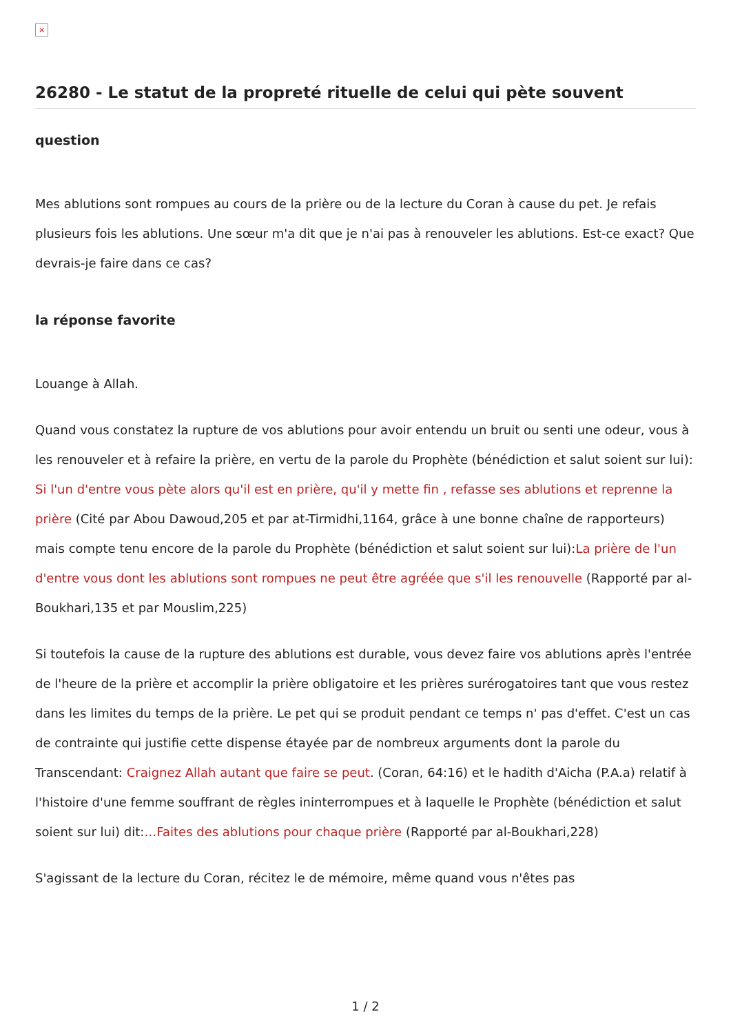×
26280 - Le statut de la propreté rituelle de celui qui pète souvent
question
Mes ablutions sont rompues au cours de la prière ou de la lecture du Coran à cause du pet. Je refais plusieurs fois les ablutions. Une sœur m'a dit que je n'ai pas à renouveler les ablutions. Est-ce exact? Que devrais-je faire dans ce cas?
la réponse favorite
Louange à Allah.
Quand vous constatez la rupture de vos ablutions pour avoir entendu un bruit ou senti une odeur, vous à les renouveler et à refaire la prière, en vertu de la parole du Prophète (bénédiction et salut soient sur lui): Si l'un d'entre vous pète alors qu'il est en prière, qu'il y mette fin , refasse ses ablutions et reprenne la prière (Cité par Abou Dawoud,205 et par at-Tirmidhi,1164, grâce à une bonne chaîne de rapporteurs) mais compte tenu encore de la parole du Prophète (bénédiction et salut soient sur lui):La prière de l'un d'entre vous dont les ablutions sont rompues ne peut être agréée que s'il les renouvelle (Rapporté par al-Boukhari,135 et par Mouslim,225)
Si toutefois la cause de la rupture des ablutions est durable, vous devez faire vos ablutions après l'entrée de l'heure de la prière et accomplir la prière obligatoire et les prières surérogatoires tant que vous restez dans les limites du temps de la prière. Le pet qui se produit pendant ce temps n' pas d'effet. C'est un cas de contrainte qui justifie cette dispense étayée par de nombreux arguments dont la parole du Transcendant: Craignez Allah autant que faire se peut. (Coran, 64:16) et le hadith d'Aicha (P.A.a) relatif à l'histoire d'une femme souffrant de règles ininterrompues et à laquelle le Prophète (bénédiction et salut soient sur lui) dit:…Faites des ablutions pour chaque prière (Rapporté par al-Boukhari,228)
S'agissant de la lecture du Coran, récitez le de mémoire, même quand vous n'êtes pas
1 / 2